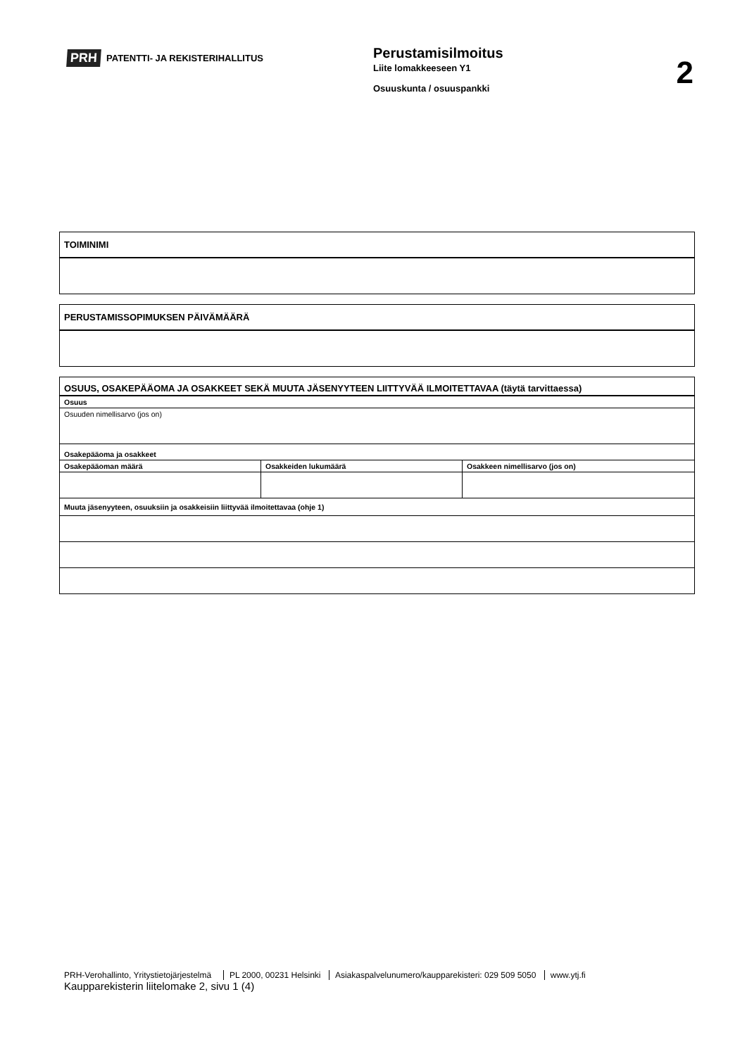PRH PATENTTI- JA REKISTERIHALLITUS
Perustamisilmoitus
Liite lomakkeeseen Y1
Osuuskunta / osuuspankki
2
| TOIMINIMI |
| PERUSTAMISSOPIMUKSEN PÄIVÄMÄÄRÄ |
| OSUUS, OSAKEPÄÄOMA JA OSAKKEET SEKÄ MUUTA JÄSENYYTEEN LIITTYVÄÄ ILMOITETTAVAA (täytä tarvittaessa) | | |
| Osuus | | |
| Osuuden nimellisarvo (jos on) | | |
| Osakepääoma ja osakkeet | | |
| Osakepääoman määrä | Osakkeiden lukumäärä | Osakkeen nimellisarvo (jos on) |
| Muuta jäsenyyteen, osuuksiin ja osakkeisiin liittyvää ilmoitettavaa (ohje 1) | | |
PRH-Verohallinto, Yritystietojärjestelmä PL 2000, 00231 Helsinki Asiakaspalvelunumero/kaupparekisteri: 029 509 5050 www.ytj.fi
Kaupparekisterin liitelomake 2, sivu 1 (4)